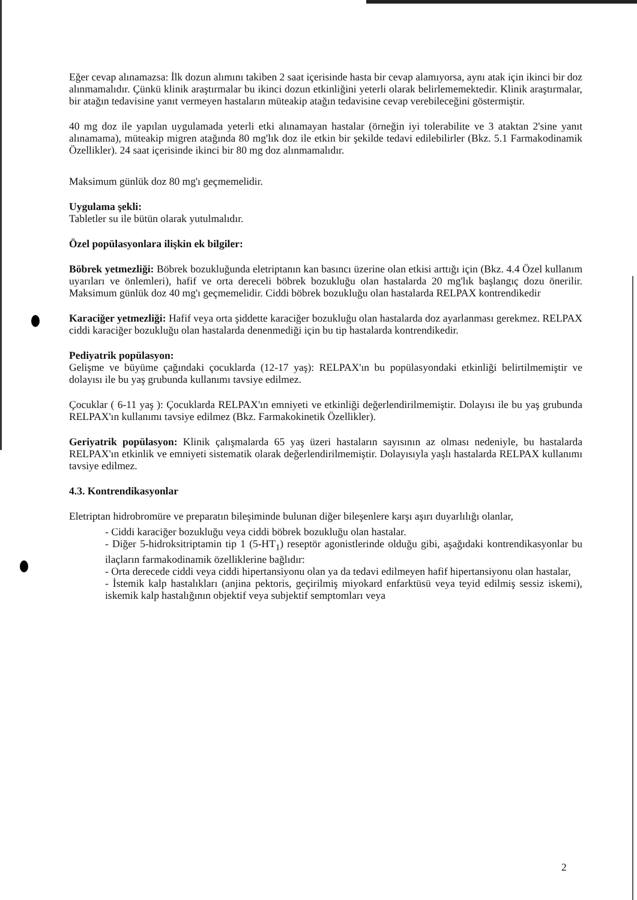Eğer cevap alınamazsa: İlk dozun alımını takiben 2 saat içerisinde hasta bir cevap alamıyorsa, aynı atak için ikinci bir doz alınmamalıdır. Çünkü klinik araştırmalar bu ikinci dozun etkinliğini yeterli olarak belirlememektedir. Klinik araştırmalar, bir atağın tedavisine yanıt vermeyen hastaların müteakip atağın tedavisine cevap verebileceğini göstermiştir.
40 mg doz ile yapılan uygulamada yeterli etki alınamayan hastalar (örneğin iyi tolerabilite ve 3 ataktan 2'sine yanıt alınamama), müteakip migren atağında 80 mg'lık doz ile etkin bir şekilde tedavi edilebilirler (Bkz. 5.1 Farmakodinamik Özellikler). 24 saat içerisinde ikinci bir 80 mg doz alınmamalıdır.
Maksimum günlük doz 80 mg'ı geçmemelidir.
Uygulama şekli:
Tabletler su ile bütün olarak yutulmalıdır.
Özel popülasyonlara ilişkin ek bilgiler:
Böbrek yetmezliği: Böbrek bozukluğunda eletriptanın kan basıncı üzerine olan etkisi arttığı için (Bkz. 4.4 Özel kullanım uyarıları ve önlemleri), hafif ve orta dereceli böbrek bozukluğu olan hastalarda 20 mg'lık başlangıç dozu önerilir. Maksimum günlük doz 40 mg'ı geçmemelidir. Ciddi böbrek bozukluğu olan hastalarda RELPAX kontrendikedir
Karaciğer yetmezliği: Hafif veya orta şiddette karaciğer bozukluğu olan hastalarda doz ayarlanması gerekmez. RELPAX ciddi karaciğer bozukluğu olan hastalarda denenmediği için bu tip hastalarda kontrendikedir.
Pediyatrik popülasyon:
Gelişme ve büyüme çağındaki çocuklarda (12-17 yaş): RELPAX'ın bu popülasyondaki etkinliği belirtilmemiştir ve dolayısı ile bu yaş grubunda kullanımı tavsiye edilmez.
Çocuklar ( 6-11 yaş ): Çocuklarda RELPAX'ın emniyeti ve etkinliği değerlendirilmemiştir. Dolayısı ile bu yaş grubunda RELPAX'ın kullanımı tavsiye edilmez (Bkz. Farmakokinetik Özellikler).
Geriyatrik popülasyon: Klinik çalışmalarda 65 yaş üzeri hastaların sayısının az olması nedeniyle, bu hastalarda RELPAX'ın etkinlik ve emniyeti sistematik olarak değerlendirilmemiştir. Dolayısıyla yaşlı hastalarda RELPAX kullanımı tavsiye edilmez.
4.3. Kontrendikasyonlar
Eletriptan hidrobromüre ve preparatın bileşiminde bulunan diğer bileşenlere karşı aşırı duyarlılığı olanlar,
- Ciddi karaciğer bozukluğu veya ciddi böbrek bozukluğu olan hastalar.
- Diğer 5-hidroksitriptamin tip 1 (5-HT<sub>1</sub>) reseptör agonistlerinde olduğu gibi, aşağıdaki kontrendikasyonlar bu ilaçların farmakodinamik özelliklerine bağlıdır:
- Orta derecede ciddi veya ciddi hipertansiyonu olan ya da tedavi edilmeyen hafif hipertansiyonu olan hastalar,
- İstemik kalp hastalıkları (anjina pektoris, geçirilmiş miyokard enfarktüsü veya teyid edilmiş sessiz iskemi), iskemik kalp hastalığının objektif veya subjektif semptomları veya
2